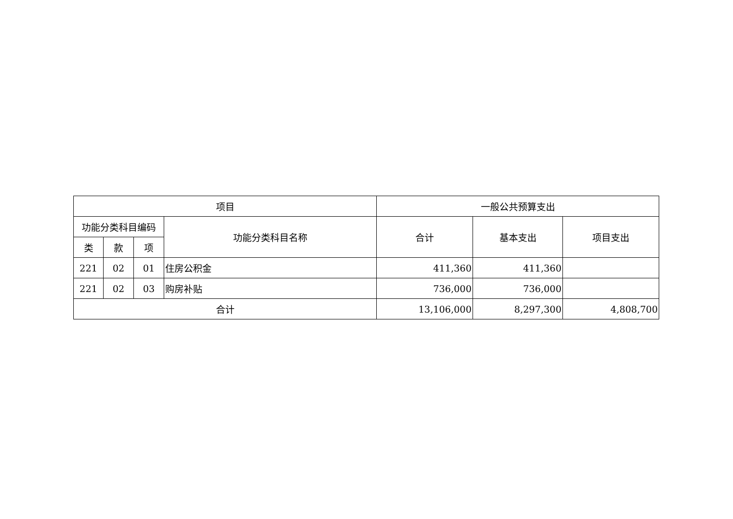| 项目 | | | | 一般公共预算支出 | | |
| 功能分类科目编码 | | | 功能分类科目名称 | 合计 | 基本支出 | 项目支出 |
| 类 | 款 | 项 | | | | |
| 221 | 02 | 01 | 住房公积金 | 411,360 | 411,360 | |
| 221 | 02 | 03 | 购房补贴 | 736,000 | 736,000 | |
| 合计 | | | | 13,106,000 | 8,297,300 | 4,808,700 |